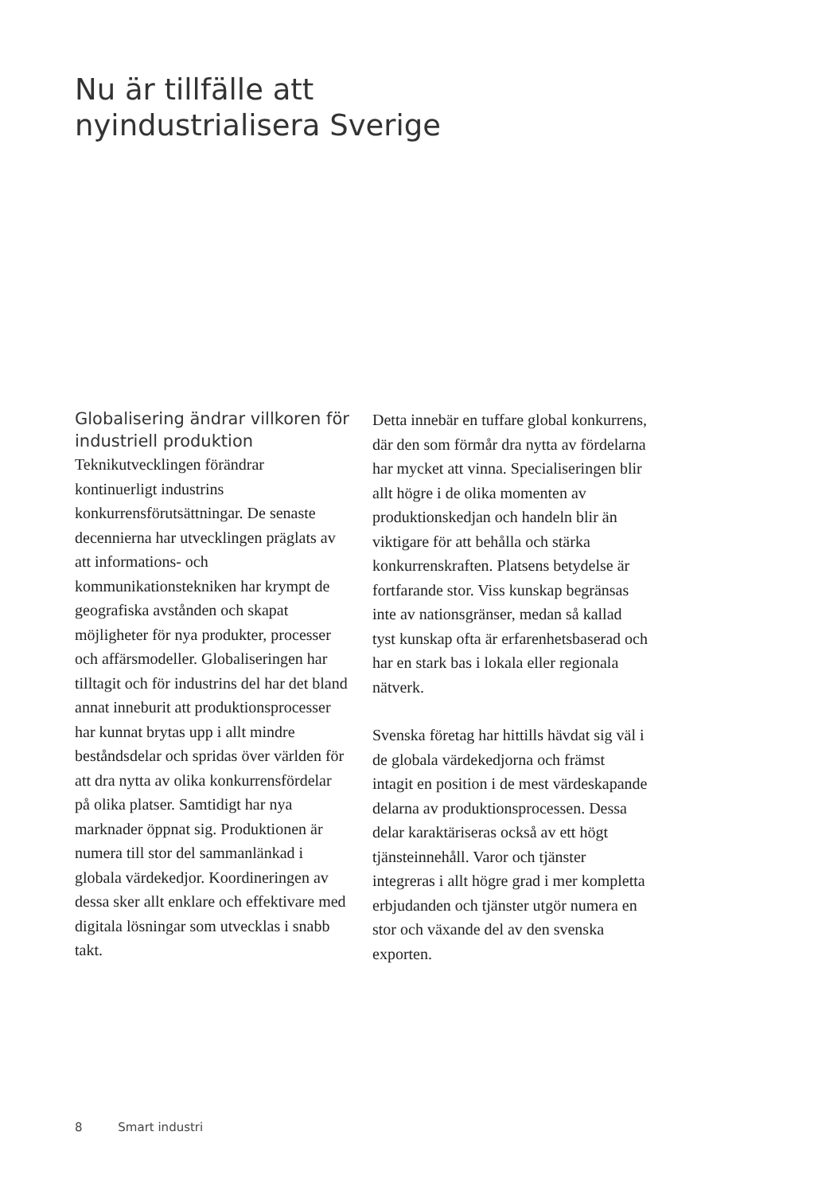Nu är tillfälle att
nyindustrialisera Sverige
Globalisering ändrar villkoren för industriell produktion
Teknikutvecklingen förändrar kontinuerligt industrins konkurrensförutsättningar. De senaste decennierna har utvecklingen präglats av att informations- och kommunikationstekniken har krympt de geografiska avstånden och skapat möjligheter för nya produkter, processer och affärsmodeller. Globaliseringen har tilltagit och för industrins del har det bland annat inneburit att produktionsprocesser har kunnat brytas upp i allt mindre beståndsdelar och spridas över världen för att dra nytta av olika konkurrensfördelar på olika platser. Samtidigt har nya marknader öppnat sig. Produktionen är numera till stor del sammanlänkad i globala värdekedjor. Koordineringen av dessa sker allt enklare och effektivare med digitala lösningar som utvecklas i snabb takt.
Detta innebär en tuffare global konkurrens, där den som förmår dra nytta av fördelarna har mycket att vinna. Specialiseringen blir allt högre i de olika momenten av produktionskedjan och handeln blir än viktigare för att behålla och stärka konkurrenskraften. Platsens betydelse är fortfarande stor. Viss kunskap begränsas inte av nationsgränser, medan så kallad tyst kunskap ofta är erfarenhetsbaserad och har en stark bas i lokala eller regionala nätverk.
Svenska företag har hittills hävdat sig väl i de globala värdekedjorna och främst intagit en position i de mest värdeskapande delarna av produktionsprocessen. Dessa delar karaktäriseras också av ett högt tjänsteinnehåll. Varor och tjänster integreras i allt högre grad i mer kompletta erbjudanden och tjänster utgör numera en stor och växande del av den svenska exporten.
8 Smart industri